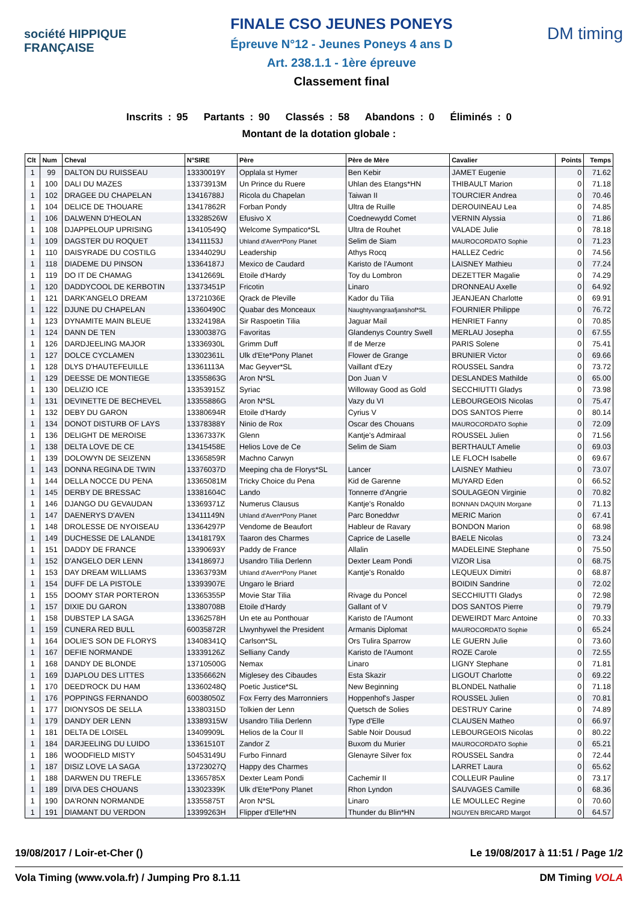société HIPPIQUE FRANÇAISE
FINALE CSO JEUNES PONEYS
Épreuve N°12 - Jeunes Poneys 4 ans D
Art. 238.1.1 - 1ère épreuve
Classement final
DM timing
Inscrits : 95 Partants : 90 Classés : 58 Abandons : 0 Éliminés : 0
Montant de la dotation globale :
| Clt | Num | Cheval | N°SIRE | Père | Père de Mère | Cavalier | Points | Temps |
| --- | --- | --- | --- | --- | --- | --- | --- | --- |
| 1 | 99 | DALTON DU RUISSEAU | 13330019Y | Opplala st Hymer | Ben Kebir | JAMET Eugenie | 0 | 71.62 |
| 1 | 100 | DALI DU MAZES | 13373913M | Un Prince du Ruere | Uhlan des Etangs*HN | THIBAULT Marion | 0 | 71.18 |
| 1 | 102 | DRAGEE DU CHAPELAN | 13416788J | Ricola du Chapelan | Taiwan II | TOURCIER Andrea | 0 | 70.46 |
| 1 | 104 | DELICE DE THOUARE | 13417862R | Forban Pondy | Ultra de Ruille | DEROUINEAU Lea | 0 | 74.85 |
| 1 | 106 | DALWENN D'HEOLAN | 13328526W | Efusivo X | Coednewydd Comet | VERNIN Alyssia | 0 | 71.86 |
| 1 | 108 | DJAPPELOUP UPRISING | 13410549Q | Welcome Sympatico*SL | Ultra de Rouhet | VALADE Julie | 0 | 78.18 |
| 1 | 109 | DAGSTER DU ROQUET | 13411153J | Uhland d'Aven*Pony Planet | Selim de Siam | MAUROCORDATO Sophie | 0 | 71.23 |
| 1 | 110 | DAISYRADE DU COSTILG | 13344029U | Leadership | Athys Rocq | HALLEZ Cedric | 0 | 74.56 |
| 1 | 118 | DIADEME DU PINSON | 13364187J | Mexico de Caudard | Karisto de l'Aumont | LAISNEY Mathieu | 0 | 77.24 |
| 1 | 119 | DO IT DE CHAMAG | 13412669L | Etoile d'Hardy | Toy du Lombron | DEZETTER Magalie | 0 | 74.29 |
| 1 | 120 | DADDYCOOL DE KERBOTIN | 13373451P | Fricotin | Linaro | DRONNEAU Axelle | 0 | 64.92 |
| 1 | 121 | DARK'ANGELO DREAM | 13721036E | Qrack de Pleville | Kador du Tilia | JEANJEAN Charlotte | 0 | 69.91 |
| 1 | 122 | DJUNE DU CHAPELAN | 13360490C | Quabar des Monceaux | Naughtyvangraafjanshof*SL | FOURNIER Philippe | 0 | 76.72 |
| 1 | 123 | DYNAMITE MAIN BLEUE | 13324198A | Sir Raspoetin Tilia | Jaguar Mail | HENRIET Fanny | 0 | 70.85 |
| 1 | 124 | DANN DE TEN | 13300387G | Favoritas | Glandenys Country Swell | MERLAU Josepha | 0 | 67.55 |
| 1 | 126 | DARDJEELING MAJOR | 13336930L | Grimm Duff | If de Merze | PARIS Solene | 0 | 75.41 |
| 1 | 127 | DOLCE CYCLAMEN | 13302361L | Ulk d'Ete*Pony Planet | Flower de Grange | BRUNIER Victor | 0 | 69.66 |
| 1 | 128 | DLYS D'HAUTEFEUILLE | 13361113A | Mac Geyver*SL | Vaillant d'Ezy | ROUSSEL Sandra | 0 | 73.72 |
| 1 | 129 | DEESSE DE MONTIEGE | 13355863G | Aron N*SL | Don Juan V | DESLANDES Mathilde | 0 | 65.00 |
| 1 | 130 | DELIZIO ICE | 13353915Z | Syriac | Willoway Good as Gold | SECCHIUTTI Gladys | 0 | 73.98 |
| 1 | 131 | DEVINETTE DE BECHEVEL | 13355886G | Aron N*SL | Vazy du VI | LEBOURGEOIS Nicolas | 0 | 75.47 |
| 1 | 132 | DEBY DU GARON | 13380694R | Etoile d'Hardy | Cyrius V | DOS SANTOS Pierre | 0 | 80.14 |
| 1 | 134 | DONOT DISTURB OF LAYS | 13378388Y | Ninio de Rox | Oscar des Chouans | MAUROCORDATO Sophie | 0 | 72.09 |
| 1 | 136 | DELIGHT DE MEROISE | 13367337K | Glenn | Kantje's Admiraal | ROUSSEL Julien | 0 | 71.56 |
| 1 | 138 | DELTA LOVE DE CE | 13415458E | Helios Love de Ce | Selim de Siam | BERTHAULT Amelie | 0 | 69.03 |
| 1 | 139 | DOLOWYN DE SEIZENN | 13365859R | Machno Carwyn | | LE FLOCH Isabelle | 0 | 69.67 |
| 1 | 143 | DONNA REGINA DE TWIN | 13376037D | Meeping cha de Florys*SL | Lancer | LAISNEY Mathieu | 0 | 73.07 |
| 1 | 144 | DELLA NOCCE DU PENA | 13365081M | Tricky Choice du Pena | Kid de Garenne | MUYARD Eden | 0 | 66.52 |
| 1 | 145 | DERBY DE BRESSAC | 13381604C | Lando | Tonnerre d'Angrie | SOULAGEON Virginie | 0 | 70.82 |
| 1 | 146 | DJANGO DU GEVAUDAN | 13369371Z | Numerus Clausus | Kantje's Ronaldo | BONNAN DAQUIN Morgane | 0 | 71.13 |
| 1 | 147 | DAENERYS D'AVEN | 13411149N | Uhland d'Aven*Pony Planet | Parc Boneddwr | MERIC Marion | 0 | 67.41 |
| 1 | 148 | DROLESSE DE NYOISEAU | 13364297P | Vendome de Beaufort | Hableur de Ravary | BONDON Marion | 0 | 68.98 |
| 1 | 149 | DUCHESSE DE LALANDE | 13418179X | Taaron des Charmes | Caprice de Laselle | BAELE Nicolas | 0 | 73.24 |
| 1 | 151 | DADDY DE FRANCE | 13390693Y | Paddy de France | Allalin | MADELEINE Stephane | 0 | 75.50 |
| 1 | 152 | D'ANGELO DER LENN | 13418697J | Usandro Tilia Derlenn | Dexter Leam Pondi | VIZOR Lisa | 0 | 68.75 |
| 1 | 153 | DAY DREAM WILLIAMS | 13363793M | Uhland d'Aven*Pony Planet | Kantje's Ronaldo | LEQUEUX Dimitri | 0 | 68.87 |
| 1 | 154 | DUFF DE LA PISTOLE | 13393907E | Ungaro le Briard | | BOIDIN Sandrine | 0 | 72.02 |
| 1 | 155 | DOOMY STAR PORTERON | 13365355P | Movie Star Tilia | Rivage du Poncel | SECCHIUTTI Gladys | 0 | 72.98 |
| 1 | 157 | DIXIE DU GARON | 13380708B | Etoile d'Hardy | Gallant of V | DOS SANTOS Pierre | 0 | 79.79 |
| 1 | 158 | DUBSTEP LA SAGA | 13362578H | Un ete au Ponthouar | Karisto de l'Aumont | DEWEIRDT Marc Antoine | 0 | 70.33 |
| 1 | 159 | CUNERA RED BULL | 60035872R | Llwynhywel the President | Armanis Diplomat | MAUROCORDATO Sophie | 0 | 65.24 |
| 1 | 164 | DOLIE'S SON DE FLORYS | 13408341Q | Carlson*SL | Ors Tulira Sparrow | LE GUERN Julie | 0 | 73.60 |
| 1 | 167 | DEFIE NORMANDE | 13339126Z | Selliany Candy | Karisto de l'Aumont | ROZE Carole | 0 | 72.55 |
| 1 | 168 | DANDY DE BLONDE | 13710500G | Nemax | Linaro | LIGNY Stephane | 0 | 71.81 |
| 1 | 169 | DJAPLOU DES LITTES | 13356662N | Miglesey des Cibaudes | Esta Skazir | LIGOUT Charlotte | 0 | 69.22 |
| 1 | 170 | DEED'ROCK DU HAM | 13360248Q | Poetic Justice*SL | New Beginning | BLONDEL Nathalie | 0 | 71.18 |
| 1 | 176 | POPPINGS FERNANDO | 60038050Z | Fox Ferry des Marronniers | Hoppenhof's Jasper | ROUSSEL Julien | 0 | 70.81 |
| 1 | 177 | DIONYSOS DE SELLA | 13380315D | Tolkien der Lenn | Quetsch de Solies | DESTRUY Carine | 0 | 74.89 |
| 1 | 179 | DANDY DER LENN | 13389315W | Usandro Tilia Derlenn | Type d'Elle | CLAUSEN Matheo | 0 | 66.97 |
| 1 | 181 | DELTA DE LOISEL | 13409909L | Helios de la Cour II | Sable Noir Dousud | LEBOURGEOIS Nicolas | 0 | 80.22 |
| 1 | 184 | DARJEELING DU LUIDO | 13361510T | Zandor Z | Buxom du Murier | MAUROCORDATO Sophie | 0 | 65.21 |
| 1 | 186 | WOODFIELD MISTY | 50453149U | Furbo Finnard | Glenayre Silver fox | ROUSSEL Sandra | 0 | 72.44 |
| 1 | 187 | DISIZ LOVE LA SAGA | 13723027Q | Happy des Charmes | | LARRET Laura | 0 | 65.62 |
| 1 | 188 | DARWEN DU TREFLE | 13365785X | Dexter Leam Pondi | Cachemir II | COLLEUR Pauline | 0 | 73.17 |
| 1 | 189 | DIVA DES CHOUANS | 13302339K | Ulk d'Ete*Pony Planet | Rhon Lyndon | SAUVAGES Camille | 0 | 68.36 |
| 1 | 190 | DA'RONN NORMANDE | 13355875T | Aron N*SL | Linaro | LE MOULLEC Regine | 0 | 70.60 |
| 1 | 191 | DIAMANT DU VERDON | 13399263H | Flipper d'Elle*HN | Thunder du Blin*HN | NGUYEN BRICARD Margot | 0 | 64.57 |
19/08/2017 / Loir-et-Cher () Le 19/08/2017 à 11:51 / Page 1/2
Vola Timing (www.vola.fr) / Jumping Pro 8.1.11 DM Timing VOLA